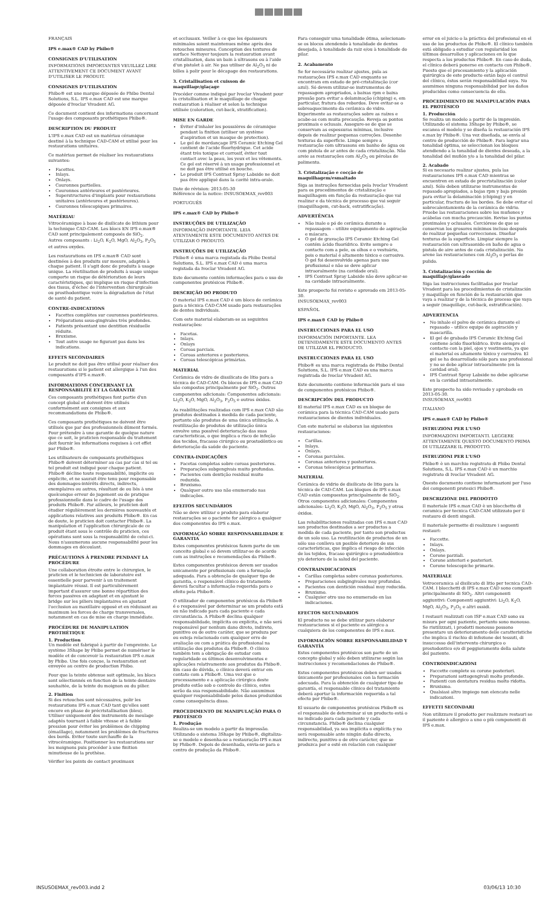FRANÇAIS
IPS e.max® CAD by Phibo®
CONSIGNES D'UTILISATION
INFORMATIONS IMPORTANTES VEUILLEZ LIRE ATTENTIVEMENT CE DOCUMENT AVANT D'UTILISER LE PRODUIT.
CONSIGNES D'UTILISATION
Phibo® est une marque déposée de Phibo Dental Solutions, S.L. IPS e.max CAD est une marque déposée d'Ivoclar Vivadent AG.
Ce document contient des informations concernant l'usage des composants prothétiques Phibo®.
DESCRIPTION DU PRODUIT
L'IPS e.max CAD est un matériau céramique destiné à la technique CAD-CAM et utilisé pour les restaurations unitaires.
Ce matériau permet de réaliser les restaurations suivantes:
Facettes.
Inlays.
Onlays.
Couronnes partielles.
Couronnes antérieures et postérieures.
Superstructures d'implants pour restaurations unitaires (antérieures et postérieures).
Couronnes télescopiques primaires.
MATÉRIAU
Vitrocéramique à base de disilicate de lithium pour la technique CAD-CAM. Les blocs EN IPS e.max® CAD sont principalement composés de SiO<sub>2</sub>. Autres composants : Li<sub>2</sub>O, K<sub>2</sub>O, MgO, Al<sub>2</sub>O<sub>3</sub>, P<sub>2</sub>O<sub>5</sub> et autres oxydes.
Les restaurations en IPS e.max® CAD sont destinées à des produits sur mesure, adaptés à chaque patient. Il s'agit donc de produits à usage unique. La réutilisation de produits à usage unique comporte un risque de détérioration de leurs caractéristiques, qui implique un risque d'infection des tissus, d'échec de l'intervention chirurgicale ou prosthodontique voire la dégradation de l'état de santé du patient.
CONTRE-INDICATIONS
Facettes complètes sur couronnes postérieures.
Préparations sous-gingivales très profondes.
Patients présentant une dentition résiduelle réduite.
Bruxisme.
Tout autre usage ne figurant pas dans les indications.
EFFETS SECONDAIRES
Le produit ne doit pas être utilisé pour réaliser des restaurations si le patient est allergique à l'un des composants d'IPS e.max®.
INFORMATIONS CONCERNANT LA RESPONSABILITÉ ET LA GARANTIE
Ces composants prothétiques font partie d'un concept global et doivent être utilisés conformément aux consignes et aux recommandations de Phibo®.
Ces composants prothétiques ne doivent être utilisés que par des professionnels dûment formés. Pour prétendre à une garantie de quelque nature que ce soit, le praticien responsable du traitement doit fournir les informations requises à cet effet par Phibo®.
Les utilisateurs de composants prothétiques Phibo® doivent déterminer au cas par cas si tel ou tel produit est indiqué pour chaque patient. Phibo® décline toute responsabilité, implicite ou explicite, et ne saurait être tenu pour responsable des dommages-intérêts directs, indirects, exemplaires ou autres, résultant de ou liés à une quelconque erreur de jugement ou de pratique professionnelle dans le cadre de l'usage des produits Phibo®. Par ailleurs, le praticien doit étudier régulièrement les dernières nouveautés et applications relatives aux produits Phibo®. En cas de doute, le praticien doit contacter Phibo®. La manipulation et l'application chirurgicale de ce produit étant sous le contrôle du praticien, ces opérations sont sous la responsabilité de celui-ci. Nous n'assumerons aucune responsabilité pour les dommages en découlant.
PRÉCAUTIONS À PRENDRE PENDANT LA PROCÉDURE
Une collaboration étroite entre le chirurgien, le praticien et le technicien de laboratoire est essentielle pour parvenir à un traitement implantaire réussi. Il est particulièrement important d'assurer une bonne répartition des forces passives en adaptant et en ajustant le bridge sur les piliers implantaires en ajustant l'occlusion au maxillaire opposé et en réduisant au maximum les forces de charge transversales, notamment en cas de mise en charge immédiate.
PROCÉDURE DE MANIPULATION PROTHÉTIQUE
1. Production
Un modèle est fabriqué à partir de l'empreinte. Le système 3Shape by Phibo permet de numériser le modèle et de concevoir la restauration IPS e.max by Phibo. Une fois conçue, la restauration est envoyée au centre de production Phibo.
Pour que la teinte obtenue soit optimale, les blocs sont sélectionnés en fonction de la teinte dentaire souhaitée, de la teinte du moignon ou du pilier.
2. Finition
Si des retouches sont nécessaires, polir les restaurations IPS e.max CAD tant qu'elles sont encore en phase de précristallisation (bleu). Utiliser uniquement des instruments de meulage adaptés tournant à faible vitesse et à faible pression pour éviter les problèmes de chipping (émaillage), notamment les problèmes de fractures des bords. Éviter toute surchauffe de la vitrocéramique. Positionner les restaurations sur les moignons puis procéder à une finition minutieuse de la prothèse.
Vérifier les points de contact proximaux
et occlusaux. Veiller à ce que les épaisseurs minimales soient maintenues même après des retouches mineures. Conception des textures de surface Nettoyer toujours la restauration avant cristallisation, dans un bain à ultrasons ou à l'aide d'un pistolet à air. Ne pas utiliser de Al<sub>2</sub>O<sub>3</sub> ni de billes à polir pour le décapage des restaurations.
3. Cristallisation et cuisson de maquillage/glaçage
Procéder comme indiqué par Ivoclar Vivadent pour la cristallisation et le maquillage de chaque restauration à réaliser et selon la technique utilisée (coloration, cut-back, stratification).
MISE EN GARDE
Éviter d'inhaler les poussières de céramique pendant la finition (utiliser un système d'aspiration et un masque de protection).
Le gel de mordançage IPS Ceramic Etching Gel contient de l'acide fluorhydrique. Cet acide étant très toxique et corrosif, éviter tout contact avec la peau, les yeux et les vêtements. Ce gel est réservé à un usage professionnel et ne doit pas être utilisé en bouche.
Le produit IPS Contrast Spray Labside ne doit pas être appliqué dans la cavité intra-orale.
Date de révision: 2013-05-30
Référence de la notice: INSUSOEMAX_rev003
PORTUGUÊS
IPS e.max® CAD by Phibo®
INSTRUÇÕES DE UTILIZAÇÃO
INFORMAÇÃO IMPORTANTE. LEIA ATENTAMENTE ESTE DOCUMENTO ANTES DE UTILIZAR O PRODUTO.
INSTRUÇÕES DE UTILIZAÇÃO
Phibo® é uma marca registada da Phibo Dental Solutions, S.L. IPS e.max CAD é uma marca registada da Ivoclar Vivadent AG.
Este documento contém informações para o uso de componentes protésicos Phibo®.
DESCRIÇÃO DO PRODUTO
O material IPS e.max CAD é um bloco de cerâmica para a técnica CAD-CAM usado para restaurações de dentes individuais.
Com este material elaboram-se as seguintes restaurações:
Facetas.
Inlays.
Onlays
Coroas parciais.
Coroas anteriores e posteriores.
Coroas telescópicas primárias.
MATERIAL
Cerâmica de vidro de dissilicato de lítio para a técnica de CAD-CAM. Os blocos de IPS e.max CAD são compostos principalmente por SiO<sub>2</sub>. Outros componentes adicionais: Componentes adicionais: Li<sub>2</sub>O, K<sub>2</sub>O, MgO, Al<sub>2</sub>O<sub>3</sub>, P<sub>2</sub>O<sub>5</sub> e outros óxidos.
As reabilitações realizadas com IPS e.max CAD são produtos destinados à medida de cada paciente, portanto são produtos de uma única utilização. A reutilização de produtos de utilização única envolve uma possível deterioração das suas características, o que implica o risco de infeção dos tecidos, fracasso cirúrgico ou prostodôntico ou deterioração da saúde do paciente.
CONTRA-INDICAÇÕES
Facetas completas sobre coroas posteriores.
Preparações subgengivais muito profundas.
Pacientes com dentição residual muito reduzida.
Bruxismo.
Qualquer outro uso não enumerado nas indicações.
EFEITOS SECUNDÁRIOS
Não se deve utilizar o produto para elaborar restaurações se o paciente for alérgico a qualquer dos componentes do IPS e.max.
INFORMAÇÃO SOBRE RESPONSABILIDADE E GARANTIA
Estes componentes protésicos fazem parte de um conceito global e só devem utilizar-se de acordo com as instruções e recomendações da Phibo®.
Estes componentes protésicos devem ser usados unicamente por profissionais com a formação adequada. Para a obtenção de qualquer tipo de garantia, o responsável clínico do tratamento deverá facultar a informação requerida para o efeito pela Phibo®.
O utilizador de componentes protésicos da Phibo® é o responsável por determinar se um produto está ou não indicado para cada paciente e cada circunstância. A Phibo® declina qualquer responsabilidade, implícita ou explícita, e não será responsável por nenhum dano direto, indireto, punitivo ou de outro caráter, que se produza por ou esteja relacionado com qualquer erro de avaliação ou com a prática do profissional na utilização dos produtos da Phibo®. O clínico também tem a obrigação de estudar com regularidade os últimos desenvolvimentos e aplicações relativamente aos produtos da Phibo®. Em caso de dúvida, o clínico deverá entrar em contato com a Phibo®. Uma vez que o processamento e a aplicação cirúrgica deste produto estão sob o controlo do clínico, estes serão da sua responsabilidade. Não assumimos qualquer responsabilidade pelos danos produzidos como consequência disso.
PROCEDIMENTO DE MANIPULAÇÃO PARA O PROTÉSICO
1. Produção
Realiza-se um modelo a partir da impressão. Utilizando o sistema 3Shape by Phibo®, digitaliza-se o modelo e desenha-se a restauração IPS e.max by Phibo®. Depois de desenhada, envia-se para o centro de produção da Phibo®.
Para conseguir uma tonalidade ótima, selecionam-se os blocos atendendo à tonalidade de dentes desejada, à tonalidade da raiz e/ou à tonalidade do pilar.
2. Acabamento
Se for necessário realizar ajustes, pula as restaurações IPS e.max CAD enquanto se encontram em estado de pré-cristalização (cor azul). Só devem utilizar-se instrumentos de repassagem apropriados, a baixas rpm e baixa pressão para evitar a delaminação (chiping) e, em particular, fratura dos rebordos. Deve evitar-se o sobreaquecimento da cerâmica de vidro. Experimente as restaurações sobre as raízes e acabe-as com muita precaução. Reveja os pontos proximais e oclusais. Assegure-se de que se conservam as espessuras mínimas, inclusive depois de realizar pequenas correções. Desenhe texturas da superfície. Limpe sempre a restauração com ultrassons em banho de água ou com pistola de ar antes de cada cristalização. Não areie as restaurações com Al<sub>2</sub>O<sub>3</sub> ou pérolas de polimento.
3. Cristalização e cocção de maquilhagem/esmaltado
Siga as instruções fornecidas pela Ivoclar Vivadent para os procedimentos de cristalização e maquilhagem em função da restauração que vai realizar e da técnica de processo que vai seguir (maquilhagem, cut-back, estratificação).
ADVERTÊNCIA
Não inale o pó de cerâmica durante a repassagem – utilize equipamento de aspiração e máscara.
O gel de gravação IPS Ceramic Etching Gel contém ácido fluorídrico. Evite sempre o contacto com a pele, os olhos e o vestuário, pois o material é altamente tóxico e corrosivo. O gel foi desenvolvido apenas para uso profissional e não se deve aplicar intraoralmente (na cavidade oral).
IPS Contrast Spray Labside não deve aplicar-se na cavidade intraoralmente.
Este prospecto foi revisto e aprovado em 2013-05-30.
INSUSOEMAX_rev003
ESPAÑOL
IPS e.max® CAD by Phibo®
INSTRUCCIONES PARA EL USO
INFORMACIÓN IMPORTANTE. LEA DETENIDAMENTE ESTE DOCUMENTO ANTES DE UTILIZAR EL PRODUCTO.
INSTRUCCIONES PARA EL USO
Phibo® es una marca registrada de Phibo Dental Solutions, S.L. IPS e.max CAD es una marca registrada de Ivoclar Vivadent AG.
Este documento contiene información para el uso de componentes protésicos Phibo®.
DESCRIPCIÓN DEL PRODUCTO
El material IPS e.max CAD es un bloque de cerámica para la técnica CAD-CAM usado para restauraciones de dientes individuales.
Con este material se elaboran las siguientes restauraciones:
Carillas.
Inlays.
Onlays.
Coronas parciales.
Coronas anteriores y posteriores.
Coronas telescópicas primarias.
MATERIAL
Cerámica de vidrio de disilicato de litio para la técnica de CAD-CAM. Los bloques de IPS e.max CAD están compuestos principalmente de SiO<sub>2</sub>. Otros componentes adicionales: Componentes adicionales: Li<sub>2</sub>O, K<sub>2</sub>O, MgO, Al<sub>2</sub>O<sub>3</sub>, P<sub>2</sub>O<sub>5</sub> y otros óxidos.
Las rehabilitaciones realizadas con IPS e.max CAD son productos destinados a ser productos a medida de cada paciente, por tanto son productos de un solo uso. La reutilización de productos de un sólo uso conlleva un posible deterioro de sus características, que implica el riesgo de infección de los tejidos, fracaso quirúrgico o prostodóntico y/o deterioro de la salud del paciente.
CONTRAINDICACIONES
Carillas completas sobre coronas posteriores.
Preparaciones subgingivales muy profundas.
Pacientes con dentición residual muy reducida.
Bruxismo.
Cualquier otro uso no enumerado en las indicaciones.
EFECTOS SECUNDARIOS
El producto no se debe utilizar para elaborar restauraciones si el paciente es alérgico a cualquiera de los componentes de IPS e.max.
INFORMACIÓN SOBRE RESPONSABILIDAD Y GARANTÍA
Estos componentes protésicos son parte de un concepto global y sólo deben utilizarse según las instrucciones y recomendaciones de Phibo®.
Estos componentes protésicos deben ser usados únicamente por profesionales con la formación adecuada. Para la obtención de cualquier tipo de garantía, el responsable clínico del tratamiento deberá aportar la información requerida a tal efecto por Phibo®.
El usuario de componentes protésicos Phibo® es el responsable de determinar si un producto está o no indicado para cada paciente y cada circunstancia. Phibo® declina cualquier responsabilidad, ya sea implícita o explícita y no será responsable ante ningún daño directo, indirecto, punitivo o de otro carácter, que se produzca por o esté en relación con cualquier
error en el juicio o la práctica del profesional en el uso de los productos de Phibo®. El clínico también está obligado a estudiar con regularidad los últimos desarrollos y aplicaciones en lo que respecta a los productos Phibo®. En caso de duda, el clínico deberá ponerse en contacto con Phibo®. Puesto que el procesamiento y la aplicación quirúrgica de este producto están bajo el control del clínico, éstos serán responsabilidad suya. No asumimos ninguna responsabilidad por los daños producidos como consecuencia de ello.
PROCEDIMIENTO DE MANIPULACIÓN PARA EL PROTÉSICO
1. Producción
Se realiza un modelo a partir de la impresión. Utilizando el sistema 3Shape by Phibo®, se escanea el modelo y se diseña la restauración IPS e.max by Phibo®. Una vez diseñada, se envía al centro de producción de Phibo®. Para lograr una tonalidad óptima, se seleccionan los bloques atendiendo a la tonalidad de dientes deseada, a la tonalidad del muñón y/o a la tonalidad del pilar.
2. Acabado
Si es necesario realizar ajustes, pula las restauraciones IPS e.max CAD mientras se encuentren en estado de precristalización (color azul). Sólo deben utilizarse instrumentos de repasado apropiados, a bajas rpm y baja presión para evitar la delaminación (chiping) y en particular, fractura de los bordes. Se debe evitar el sobrecalentamiento de la cerámica de vidrio. Pruebe las restauraciones sobre los muñones y acábelas con mucha precaución. Revise los puntos proximales y oclusales. Cerciórese de que se conservan los grosores mínimos incluso después de realizar pequeñas correcciones. Diseñar texturas de la superficie. Limpiar siempre la restauración con ultrasonido en baño de agua o pistola de aire antes de cada cristalización. No arene las restauraciones con Al<sub>2</sub>O<sub>3</sub> o perlas de pulido.
3. Cristalización y cocción de maquillaje/glaseado
Siga las instrucciones facilitadas por Ivoclar Vivadent para los procedimientos de cristalización y maquillaje en función de la restauración que vaya a realizar y de la técnica de proceso que vaya a seguir (maquillaje, cut-back, estratificación).
ADVERTENCIA
No inhale el polvo de cerámica durante el repasado – utilice equipo de aspiración y mascarilla.
El gel de grabado IPS Ceramic Etching Gel contiene ácido fluorhídrico. Evite siempre el contacto con la piel, ojos y vestimenta, ya que el material es altamente tóxico y corrosivo. El gel se ha desarrollado sólo para uso profesional y no se debe aplicar intraoralmente (en la cavidad oral).
IPS Contrast Spray Labside no debe aplicarse en la cavidad intraoralmente.
Este prospecto ha sido revisado y aprobado en 2013-05-30.
INSUSOEMAX_rev003
ITALIANO
IPS e.max® CAD by Phibo®
ISTRUZIONI PER L'USO
INFORMAZIONI IMPORTANTI. LEGGERE ATTENTAMENTE QUESTO DOCUMENTO PRIMA DI UTILIZZARE IL PRODOTTO.
ISTRUZIONI PER L'USO
Phibo® è un marchio registrato di Phibo Dental Solutions, S.L. IPS e.max CAD è un marchio registrato di Ivoclar Vivadent AG.
Questo documento contiene informazioni per l'uso dei componenti protesici Phibo®.
DESCRIZIONE DEL PRODOTTO
Il materiale IPS e.max CAD è un blocchetto di ceramica per tecnica CAD-CAM utilizzato per il restauro di denti singoli.
Il materiale permette di realizzare i seguenti restauri:
Faccette.
Inlays.
Onlays.
Corone parziali.
Corone anteriori e posteriori.
Corone telescopiche primarie.
MATERIALE
Vetroceramica al disilicato di litio per tecnica CAD-CAM. I blocchetti di IPS e.max CAD sono composti principalmente di SiO<sub>2</sub>. Altri componenti aggiuntivi: Componenti aggiuntivi: Li<sub>2</sub>O, K<sub>2</sub>O, MgO, Al<sub>2</sub>O<sub>3</sub>, P<sub>2</sub>O<sub>5</sub> e altri ossidi.
I restauri realizzati con ISP e.max CAD sono su misura per ogni paziente, pertanto sono monouso. Se riutilizzati, i prodotti monouso possono presentare un deterioramento delle caratteristiche che implica il rischio di infezione dei tessuti, di insuccesso dell'intervento chirurgico o prostodontico e/o di peggioramento della salute del paziente.
CONTROINDICAZIONI
Faccette complete su corone posteriori.
Preparazioni sottogengivali molto profonde.
Pazienti con dentatura residua molto ridotta.
Bruxismo.
Qualsiasi altro impiego non elencato nelle indicazioni.
EFFETTI SECONDARI
Non utilizzare il prodotto per realizzare restauri se il paziente è allergico a uno o più componenti di IPS e.max.
INSUSOEMAX_rev003.indd 2 03/06/13 10:30